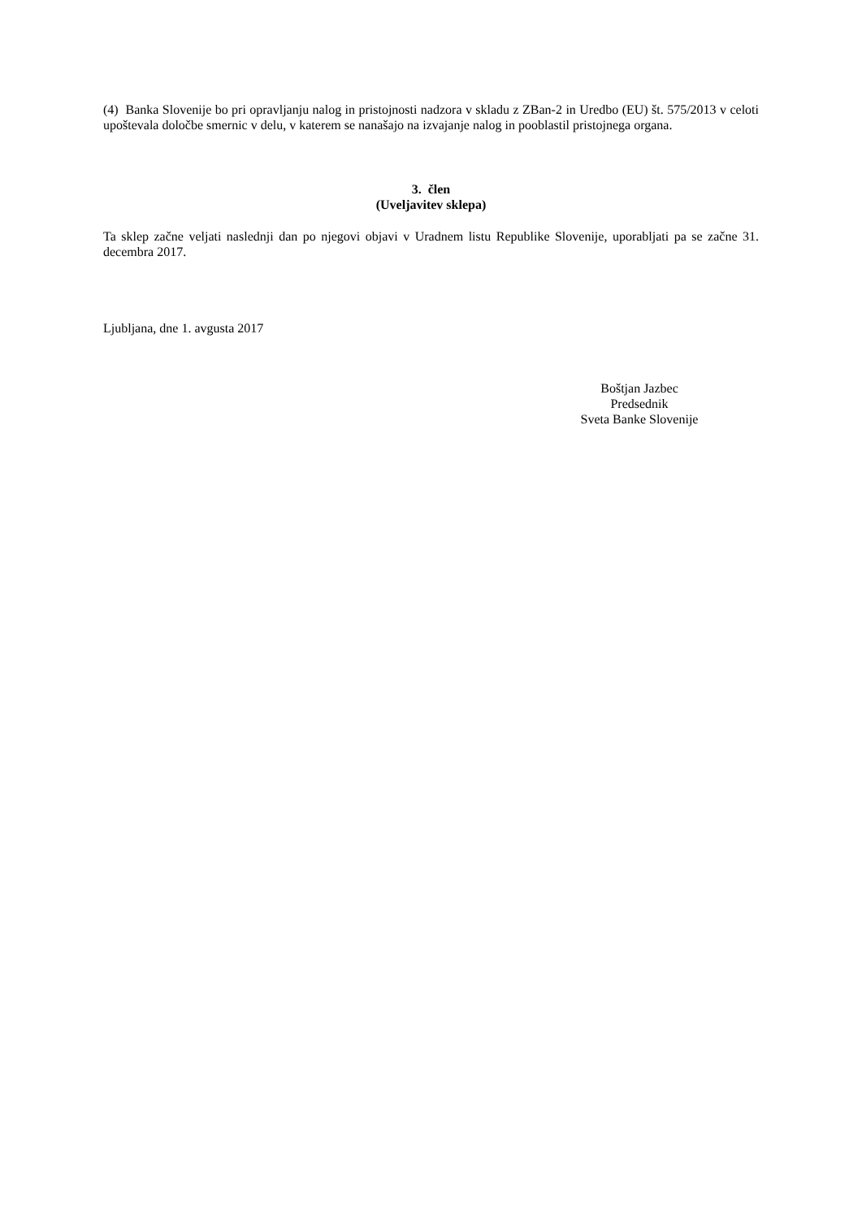(4) Banka Slovenije bo pri opravljanju nalog in pristojnosti nadzora v skladu z ZBan-2 in Uredbo (EU) št. 575/2013 v celoti upoštevala določbe smernic v delu, v katerem se nanašajo na izvajanje nalog in pooblastil pristojnega organa.
3. člen
(Uveljavitev sklepa)
Ta sklep začne veljati naslednji dan po njegovi objavi v Uradnem listu Republike Slovenije, uporabljati pa se začne 31. decembra 2017.
Ljubljana, dne 1. avgusta 2017
Boštjan Jazbec
Predsednik
Sveta Banke Slovenije